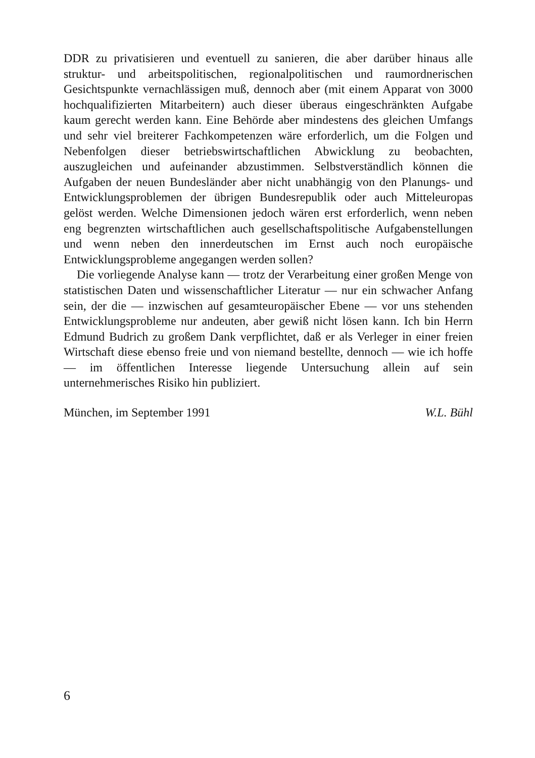DDR zu privatisieren und eventuell zu sanieren, die aber darüber hinaus alle struktur- und arbeitspolitischen, regionalpolitischen und raumordnerischen Gesichtspunkte vernachlässigen muß, dennoch aber (mit einem Apparat von 3000 hochqualifizierten Mitarbeitern) auch dieser überaus eingeschränkten Aufgabe kaum gerecht werden kann. Eine Behörde aber mindestens des gleichen Umfangs und sehr viel breiterer Fachkompetenzen wäre erforderlich, um die Folgen und Nebenfolgen dieser betriebswirtschaftlichen Abwicklung zu beobachten, auszugleichen und aufeinander abzustimmen. Selbstverständlich können die Aufgaben der neuen Bundesländer aber nicht unabhängig von den Planungs- und Entwicklungsproblemen der übrigen Bundesrepublik oder auch Mitteleuropas gelöst werden. Welche Dimensionen jedoch wären erst erforderlich, wenn neben eng begrenzten wirtschaftlichen auch gesellschaftspolitische Aufgabenstellungen und wenn neben den innerdeutschen im Ernst auch noch europäische Entwicklungsprobleme angegangen werden sollen?
Die vorliegende Analyse kann — trotz der Verarbeitung einer großen Menge von statistischen Daten und wissenschaftlicher Literatur — nur ein schwacher Anfang sein, der die — inzwischen auf gesamteuropäischer Ebene — vor uns stehenden Entwicklungsprobleme nur andeuten, aber gewiß nicht lösen kann. Ich bin Herrn Edmund Budrich zu großem Dank verpflichtet, daß er als Verleger in einer freien Wirtschaft diese ebenso freie und von niemand bestellte, dennoch — wie ich hoffe — im öffentlichen Interesse liegende Untersuchung allein auf sein unternehmerisches Risiko hin publiziert.
München, im September 1991 W.L. Bühl
6